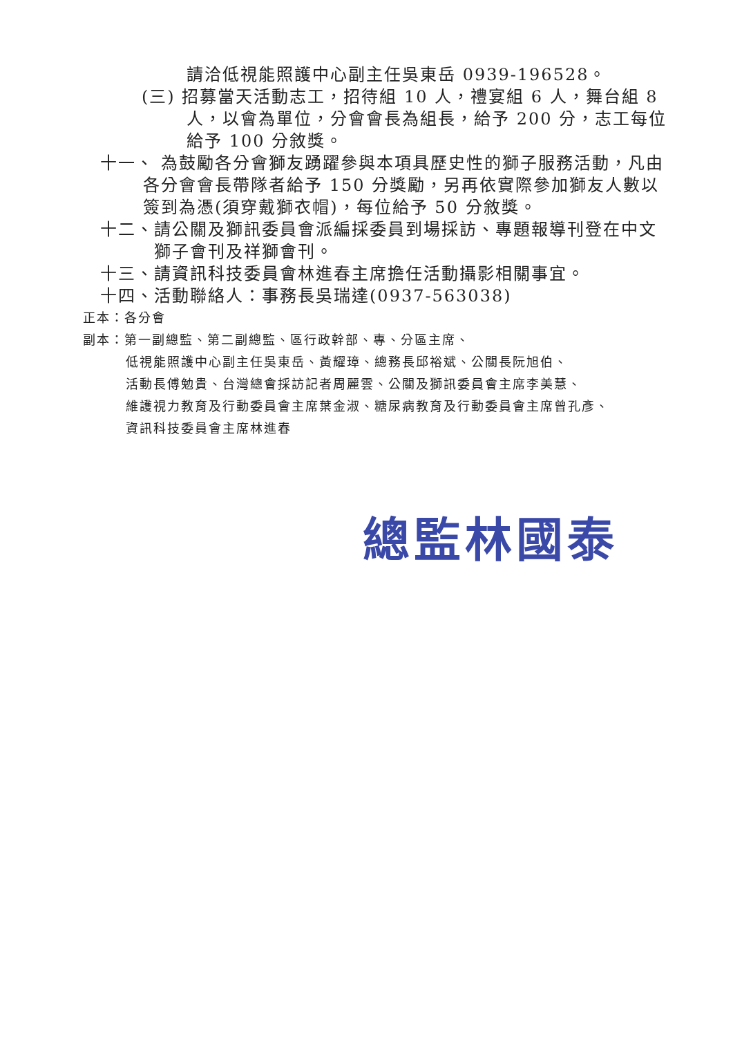請洽低視能照護中心副主任吳東岳 0939-196528。
(三) 招募當天活動志工，招待組 10 人，禮宴組 6 人，舞台組 8 人，以會為單位，分會會長為組長，給予 200 分，志工每位給予 100 分敘獎。
十一、 為鼓勵各分會獅友踴躍參與本項具歷史性的獅子服務活動，凡由各分會會長帶隊者給予 150 分獎勵，另再依實際參加獅友人數以簽到為憑(須穿戴獅衣帽)，每位給予 50 分敘獎。
十二、請公關及獅訊委員會派編採委員到場採訪、專題報導刊登在中文獅子會刊及祥獅會刊。
十三、請資訊科技委員會林進春主席擔任活動攝影相關事宜。
十四、活動聯絡人：事務長吳瑞達(0937-563038)
正本：各分會
副本：第一副總監、第二副總監、區行政幹部、專、分區主席、
低視能照護中心副主任吳東岳、黃耀璋、總務長邱裕斌、公關長阮旭伯、
活動長傅勉貴、台灣總會採訪記者周麗雲、公關及獅訊委員會主席李美慧、
維護視力教育及行動委員會主席葉金淑、糖尿病教育及行動委員會主席曾孔彥、
資訊科技委員會主席林進春
總監林國泰